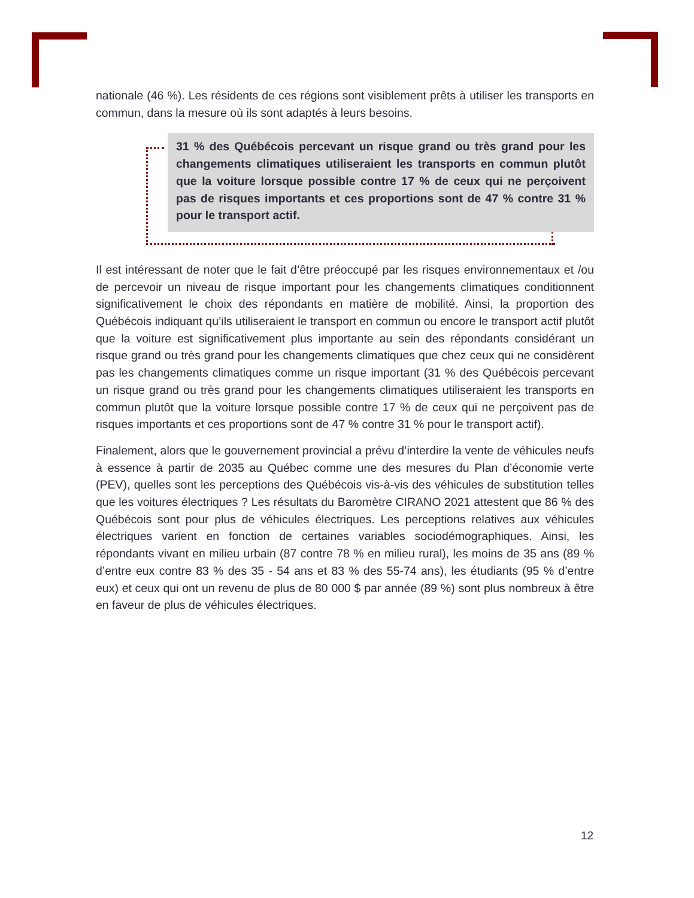nationale (46 %). Les résidents de ces régions sont visiblement prêts à utiliser les transports en commun, dans la mesure où ils sont adaptés à leurs besoins.
31 % des Québécois percevant un risque grand ou très grand pour les changements climatiques utiliseraient les transports en commun plutôt que la voiture lorsque possible contre 17 % de ceux qui ne perçoivent pas de risques importants et ces proportions sont de 47 % contre 31 % pour le transport actif.
Il est intéressant de noter que le fait d’être préoccupé par les risques environnementaux et /ou de percevoir un niveau de risque important pour les changements climatiques conditionnent significativement le choix des répondants en matière de mobilité. Ainsi, la proportion des Québécois indiquant qu’ils utiliseraient le transport en commun ou encore le transport actif plutôt que la voiture est significativement plus importante au sein des répondants considérant un risque grand ou très grand pour les changements climatiques que chez ceux qui ne considèrent pas les changements climatiques comme un risque important (31 % des Québécois percevant un risque grand ou très grand pour les changements climatiques utiliseraient les transports en commun plutôt que la voiture lorsque possible contre 17 % de ceux qui ne perçoivent pas de risques importants et ces proportions sont de 47 % contre 31 % pour le transport actif).
Finalement, alors que le gouvernement provincial a prévu d’interdire la vente de véhicules neufs à essence à partir de 2035 au Québec comme une des mesures du Plan d’économie verte (PEV), quelles sont les perceptions des Québécois vis-à-vis des véhicules de substitution telles que les voitures électriques ? Les résultats du Baromètre CIRANO 2021 attestent que 86 % des Québécois sont pour plus de véhicules électriques. Les perceptions relatives aux véhicules électriques varient en fonction de certaines variables sociodémographiques. Ainsi, les répondants vivant en milieu urbain (87 contre 78 % en milieu rural), les moins de 35 ans (89 % d’entre eux contre 83 % des 35 - 54 ans et 83 % des 55-74 ans), les étudiants (95 % d’entre eux) et ceux qui ont un revenu de plus de 80 000 $ par année (89 %) sont plus nombreux à être en faveur de plus de véhicules électriques.
12